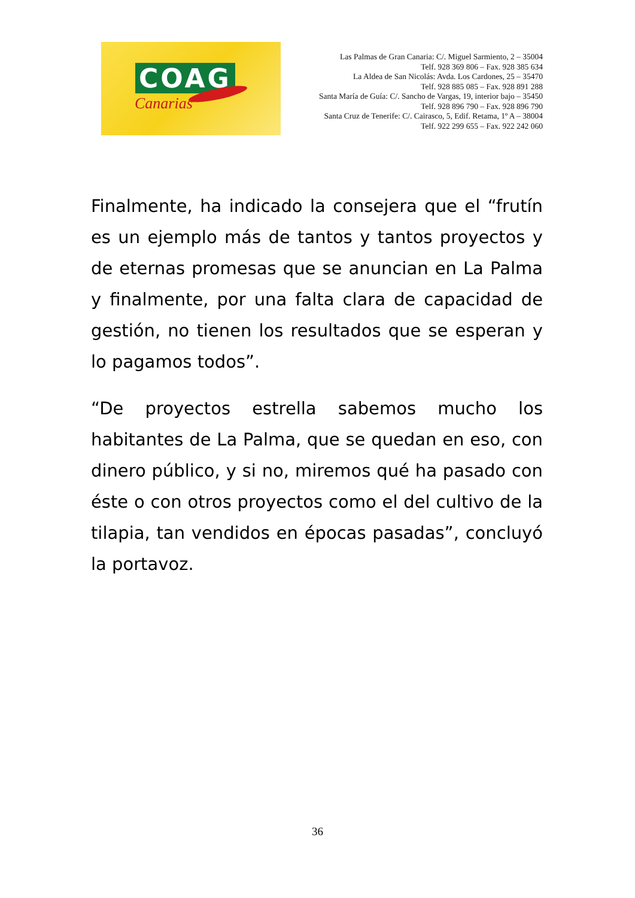COAG
Canarias
Las Palmas de Gran Canaria: C/. Miguel Sarmiento, 2 – 35004
Telf. 928 369 806 – Fax. 928 385 634
La Aldea de San Nicolás: Avda. Los Cardones, 25 – 35470
Telf. 928 885 085 – Fax. 928 891 288
Santa María de Guía: C/. Sancho de Vargas, 19, interior bajo – 35450
Telf. 928 896 790 – Fax. 928 896 790
Santa Cruz de Tenerife: C/. Cairasco, 5, Edif. Retama, 1º A – 38004
Telf. 922 299 655 – Fax. 922 242 060
Finalmente, ha indicado la consejera que el “frutín es un ejemplo más de tantos y tantos proyectos y de eternas promesas que se anuncian en La Palma y finalmente, por una falta clara de capacidad de gestión, no tienen los resultados que se esperan y lo pagamos todos”.
“De proyectos estrella sabemos mucho los habitantes de La Palma, que se quedan en eso, con dinero público, y si no, miremos qué ha pasado con éste o con otros proyectos como el del cultivo de la tilapia, tan vendidos en épocas pasadas”, concluyó la portavoz.
36